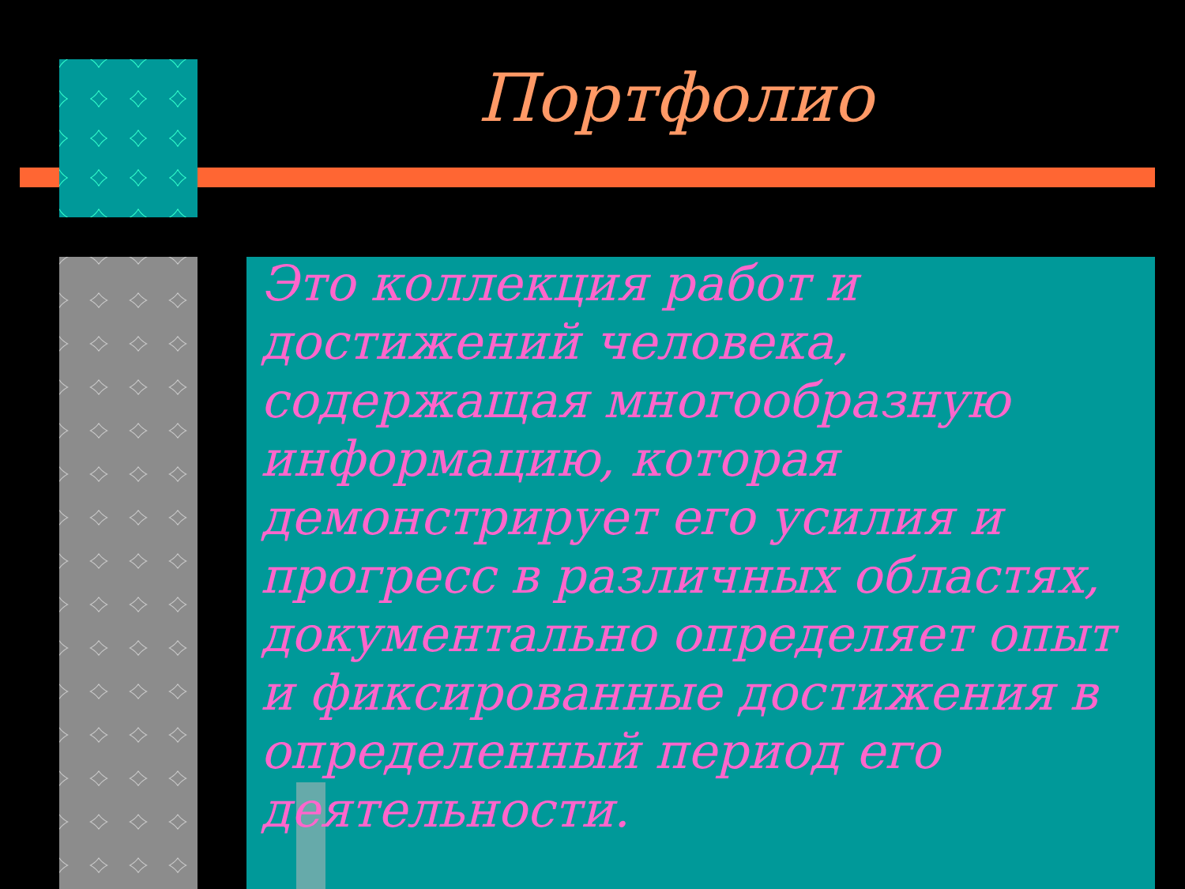Портфолио
Это коллекция работ и достижений человека, содержащая многообразную информацию, которая демонстрирует его усилия и прогресс в различных областях, документально определяет опыт и фиксированные достижения в определенный период его деятельности.